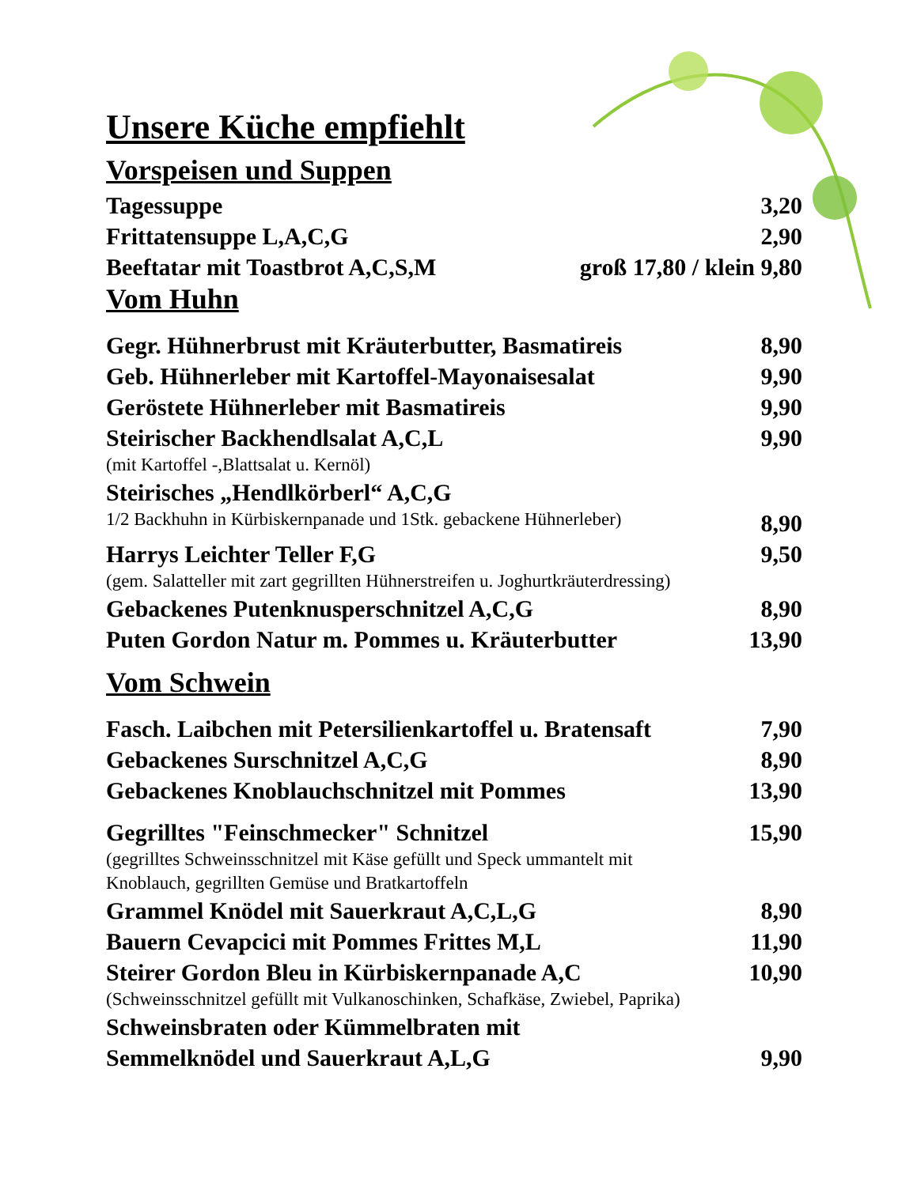Unsere Küche empfiehlt
Vorspeisen und Suppen
Tagessuppe 3,20
Frittatensuppe L,A,C,G 2,90
Beeftatar mit Toastbrot A,C,S,M groß 17,80 / klein 9,80
Vom Huhn
Gegr. Hühnerbrust mit Kräuterbutter, Basmatireis 8,90
Geb. Hühnerleber mit Kartoffel-Mayonaisesalat 9,90
Geröstete Hühnerleber mit Basmatireis 9,90
Steirischer Backhendlsalat A,C,L 9,90
(mit Kartoffel -,Blattsalat u. Kernöl)
Steirisches „Hendlkörberl“ A,C,G
1/2 Backhuhn in Kürbiskernpanade und 1Stk. gebackene Hühnerleber) 8,90
Harrys Leichter Teller F,G 9,50
(gem. Salatteller mit zart gegrillten Hühnerstreifen u. Joghurtkräuterdressing)
Gebackenes Putenknusperschnitzel A,C,G 8,90
Puten Gordon Natur m. Pommes u. Kräuterbutter 13,90
Vom Schwein
Fasch. Laibchen mit Petersilienkartoffel u. Bratensaft 7,90
Gebackenes Surschnitzel A,C,G 8,90
Gebackenes Knoblauchschnitzel mit Pommes 13,90
Gegrilltes "Feinschmecker" Schnitzel 15,90
(gegrilltes Schweinsschnitzel mit Käse gefüllt und Speck ummantelt mit
Knoblauch, gegrillten Gemüse und Bratkartoffeln
Grammel Knödel mit Sauerkraut A,C,L,G 8,90
Bauern Cevapcici mit Pommes Frittes M,L 11,90
Steirer Gordon Bleu in Kürbiskernpanade A,C 10,90
(Schweinsschnitzel gefüllt mit Vulkanoschinken, Schafkäse, Zwiebel, Paprika)
Schweinsbraten oder Kümmelbraten mit
Semmelknödel und Sauerkraut A,L,G 9,90